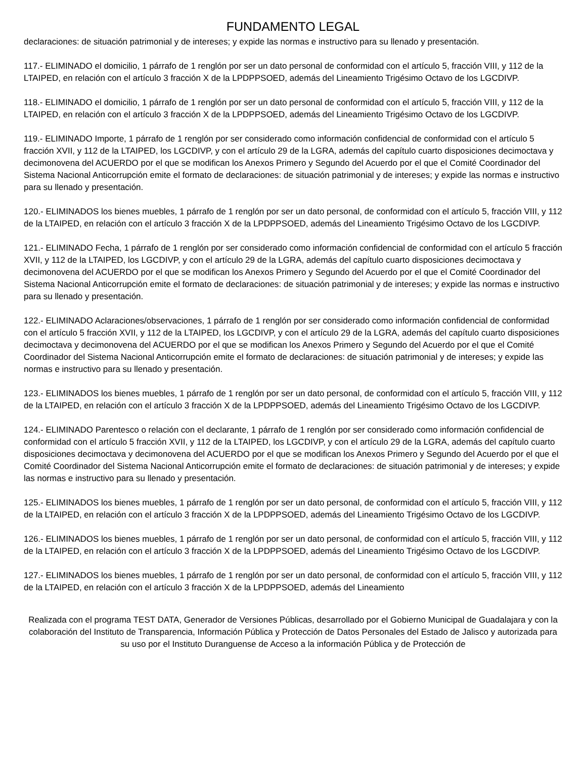FUNDAMENTO LEGAL
declaraciones: de situación patrimonial y de intereses; y expide las normas e instructivo para su llenado y presentación.
117.- ELIMINADO el domicilio, 1 párrafo de 1 renglón por ser un dato personal de conformidad con el artículo 5, fracción VIII, y 112 de la LTAIPED, en relación con el artículo 3 fracción X de la LPDPPSOED, además del Lineamiento Trigésimo Octavo de los LGCDIVP.
118.- ELIMINADO el domicilio, 1 párrafo de 1 renglón por ser un dato personal de conformidad con el artículo 5, fracción VIII, y 112 de la LTAIPED, en relación con el artículo 3 fracción X de la LPDPPSOED, además del Lineamiento Trigésimo Octavo de los LGCDIVP.
119.- ELIMINADO Importe, 1 párrafo de 1 renglón por ser considerado como información confidencial de conformidad con el artículo 5 fracción XVII, y 112 de la LTAIPED, los LGCDIVP, y con el artículo 29 de la LGRA, además del capítulo cuarto disposiciones decimoctava y decimonovena del ACUERDO por el que se modifican los Anexos Primero y Segundo del Acuerdo por el que el Comité Coordinador del Sistema Nacional Anticorrupción emite el formato de declaraciones: de situación patrimonial y de intereses; y expide las normas e instructivo para su llenado y presentación.
120.- ELIMINADOS los bienes muebles, 1 párrafo de 1 renglón por ser un dato personal, de conformidad con el artículo 5, fracción VIII, y 112 de la LTAIPED, en relación con el artículo 3 fracción X de la LPDPPSOED, además del Lineamiento Trigésimo Octavo de los LGCDIVP.
121.- ELIMINADO Fecha, 1 párrafo de 1 renglón por ser considerado como información confidencial de conformidad con el artículo 5 fracción XVII, y 112 de la LTAIPED, los LGCDIVP, y con el artículo 29 de la LGRA, además del capítulo cuarto disposiciones decimoctava y decimonovena del ACUERDO por el que se modifican los Anexos Primero y Segundo del Acuerdo por el que el Comité Coordinador del Sistema Nacional Anticorrupción emite el formato de declaraciones: de situación patrimonial y de intereses; y expide las normas e instructivo para su llenado y presentación.
122.- ELIMINADO Aclaraciones/observaciones, 1 párrafo de 1 renglón por ser considerado como información confidencial de conformidad con el artículo 5 fracción XVII, y 112 de la LTAIPED, los LGCDIVP, y con el artículo 29 de la LGRA, además del capítulo cuarto disposiciones decimoctava y decimonovena del ACUERDO por el que se modifican los Anexos Primero y Segundo del Acuerdo por el que el Comité Coordinador del Sistema Nacional Anticorrupción emite el formato de declaraciones: de situación patrimonial y de intereses; y expide las normas e instructivo para su llenado y presentación.
123.- ELIMINADOS los bienes muebles, 1 párrafo de 1 renglón por ser un dato personal, de conformidad con el artículo 5, fracción VIII, y 112 de la LTAIPED, en relación con el artículo 3 fracción X de la LPDPPSOED, además del Lineamiento Trigésimo Octavo de los LGCDIVP.
124.- ELIMINADO Parentesco o relación con el declarante, 1 párrafo de 1 renglón por ser considerado como información confidencial de conformidad con el artículo 5 fracción XVII, y 112 de la LTAIPED, los LGCDIVP, y con el artículo 29 de la LGRA, además del capítulo cuarto disposiciones decimoctava y decimonovena del ACUERDO por el que se modifican los Anexos Primero y Segundo del Acuerdo por el que el Comité Coordinador del Sistema Nacional Anticorrupción emite el formato de declaraciones: de situación patrimonial y de intereses; y expide las normas e instructivo para su llenado y presentación.
125.- ELIMINADOS los bienes muebles, 1 párrafo de 1 renglón por ser un dato personal, de conformidad con el artículo 5, fracción VIII, y 112 de la LTAIPED, en relación con el artículo 3 fracción X de la LPDPPSOED, además del Lineamiento Trigésimo Octavo de los LGCDIVP.
126.- ELIMINADOS los bienes muebles, 1 párrafo de 1 renglón por ser un dato personal, de conformidad con el artículo 5, fracción VIII, y 112 de la LTAIPED, en relación con el artículo 3 fracción X de la LPDPPSOED, además del Lineamiento Trigésimo Octavo de los LGCDIVP.
127.- ELIMINADOS los bienes muebles, 1 párrafo de 1 renglón por ser un dato personal, de conformidad con el artículo 5, fracción VIII, y 112 de la LTAIPED, en relación con el artículo 3 fracción X de la LPDPPSOED, además del Lineamiento
Realizada con el programa TEST DATA, Generador de Versiones Públicas, desarrollado por el Gobierno Municipal de Guadalajara y con la colaboración del Instituto de Transparencia, Información Pública y Protección de Datos Personales del Estado de Jalisco y autorizada para su uso por el Instituto Duranguense de Acceso a la información Pública y de Protección de